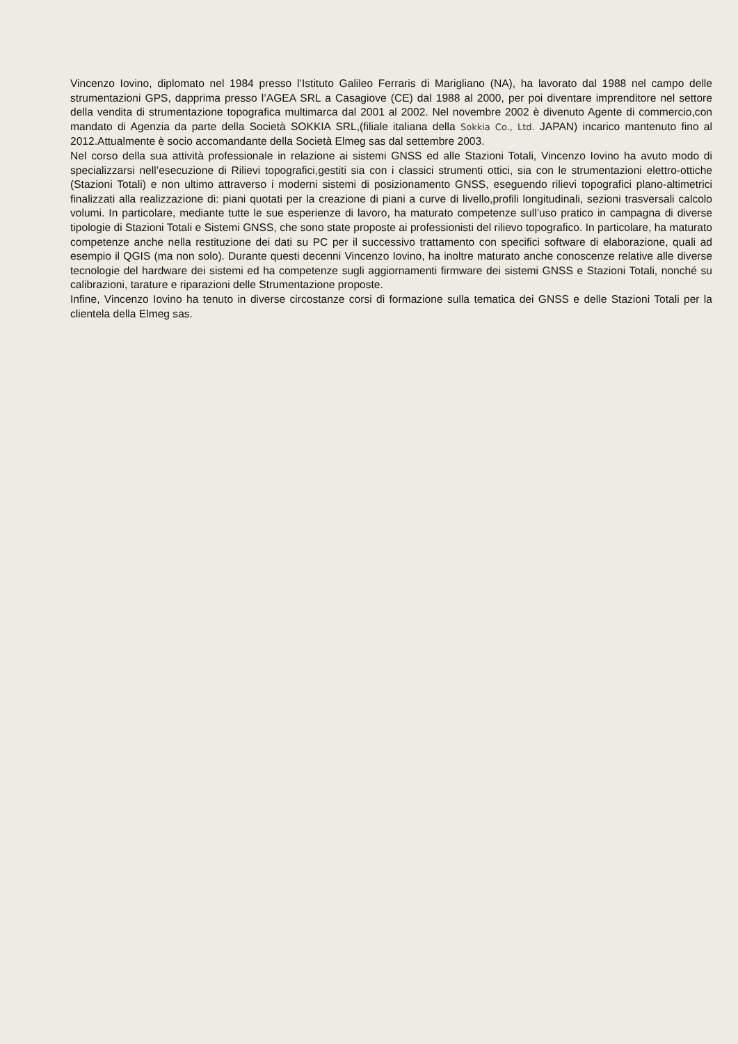Vincenzo Iovino, diplomato nel 1984 presso l’Istituto Galileo Ferraris di Marigliano (NA), ha lavorato dal 1988 nel campo delle strumentazioni GPS, dapprima presso l’AGEA SRL a Casagiove (CE) dal 1988 al 2000, per poi diventare imprenditore nel settore della vendita di strumentazione topografica multimarca dal 2001 al 2002. Nel novembre 2002 è divenuto Agente di commercio,con mandato di Agenzia da parte della Società SOKKIA SRL,(filiale italiana della Sokkia Co., Ltd. JAPAN) incarico mantenuto fino al 2012.Attualmente è socio accomandante della Società Elmeg sas dal settembre 2003.
Nel corso della sua attività professionale in relazione ai sistemi GNSS ed alle Stazioni Totali, Vincenzo Iovino ha avuto modo di specializzarsi nell’esecuzione di Rilievi topografici,gestiti sia con i classici strumenti ottici, sia con le strumentazioni elettro-ottiche (Stazioni Totali) e non ultimo attraverso i moderni sistemi di posizionamento GNSS, eseguendo rilievi topografici plano-altimetrici finalizzati alla realizzazione di: piani quotati per la creazione di piani a curve di livello,profili longitudinali, sezioni trasversali calcolo volumi. In particolare, mediante tutte le sue esperienze di lavoro, ha maturato competenze sull’uso pratico in campagna di diverse tipologie di Stazioni Totali e Sistemi GNSS, che sono state proposte ai professionisti del rilievo topografico. In particolare, ha maturato competenze anche nella restituzione dei dati su PC per il successivo trattamento con specifici software di elaborazione, quali ad esempio il QGIS (ma non solo). Durante questi decenni Vincenzo Iovino, ha inoltre maturato anche conoscenze relative alle diverse tecnologie del hardware dei sistemi ed ha competenze sugli aggiornamenti firmware dei sistemi GNSS e Stazioni Totali, nonché su calibrazioni, tarature e riparazioni delle Strumentazione proposte.
Infine, Vincenzo Iovino ha tenuto in diverse circostanze corsi di formazione sulla tematica dei GNSS e delle Stazioni Totali per la clientela della Elmeg sas.